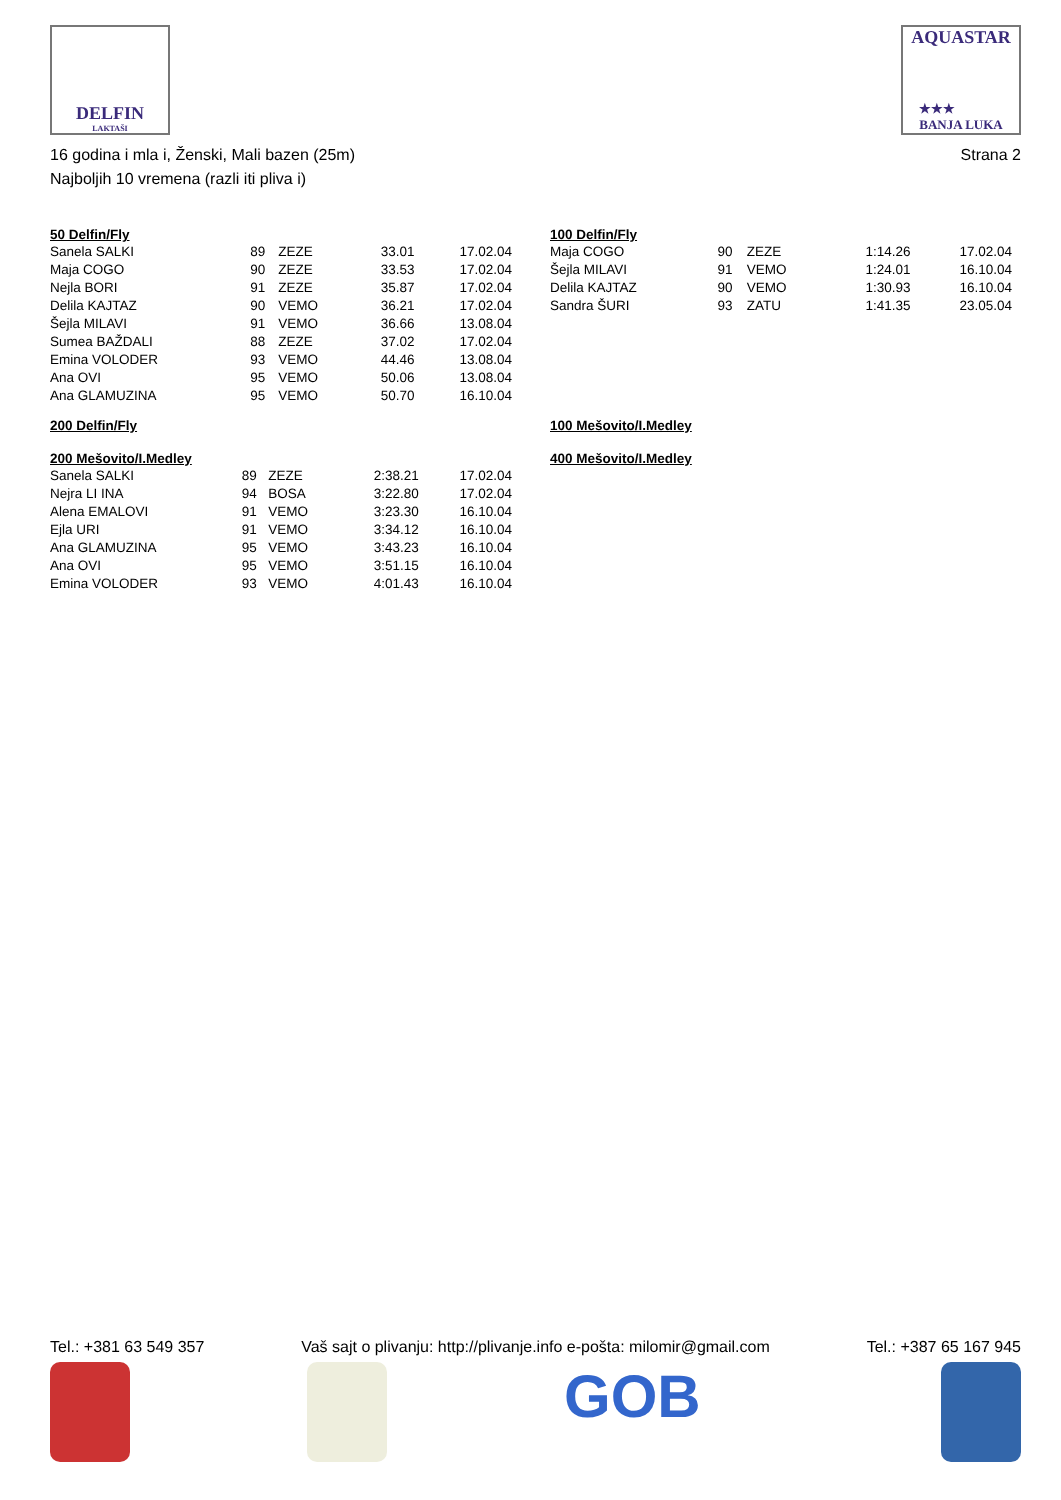DELFIN
LAKTAŠI
AQUASTAR
★★★
BANJA LUKA
16 godina i mla i, Ženski, Mali bazen (25m)
Najboljih 10 vremena (razli iti pliva i)
Strana 2
50 Delfin/Fly
| Sanela SALKI | 89 | ZEZE | 33.01 | 17.02.04 |
| Maja COGO | 90 | ZEZE | 33.53 | 17.02.04 |
| Nejla BORI | 91 | ZEZE | 35.87 | 17.02.04 |
| Delila KAJTAZ | 90 | VEMO | 36.21 | 17.02.04 |
| Šejla MILAVI | 91 | VEMO | 36.66 | 13.08.04 |
| Sumea BAŽDALI | 88 | ZEZE | 37.02 | 17.02.04 |
| Emina VOLODER | 93 | VEMO | 44.46 | 13.08.04 |
| Ana OVI | 95 | VEMO | 50.06 | 13.08.04 |
| Ana GLAMUZINA | 95 | VEMO | 50.70 | 16.10.04 |
200 Delfin/Fly
200 Mešovito/I.Medley
| Sanela SALKI | 89 | ZEZE | 2:38.21 | 17.02.04 |
| Nejra LI INA | 94 | BOSA | 3:22.80 | 17.02.04 |
| Alena EMALOVI | 91 | VEMO | 3:23.30 | 16.10.04 |
| Ejla URI | 91 | VEMO | 3:34.12 | 16.10.04 |
| Ana GLAMUZINA | 95 | VEMO | 3:43.23 | 16.10.04 |
| Ana OVI | 95 | VEMO | 3:51.15 | 16.10.04 |
| Emina VOLODER | 93 | VEMO | 4:01.43 | 16.10.04 |
100 Delfin/Fly
| Maja COGO | 90 | ZEZE | 1:14.26 | 17.02.04 |
| Šejla MILAVI | 91 | VEMO | 1:24.01 | 16.10.04 |
| Delila KAJTAZ | 90 | VEMO | 1:30.93 | 16.10.04 |
| Sandra ŠURI | 93 | ZATU | 1:41.35 | 23.05.04 |
100 Mešovito/I.Medley
400 Mešovito/I.Medley
Tel.: +381 63 549 357 Vaš sajt o plivanju: http://plivanje.info e-pošta: milomir@gmail.com Tel.: +387 65 167 945
GOB